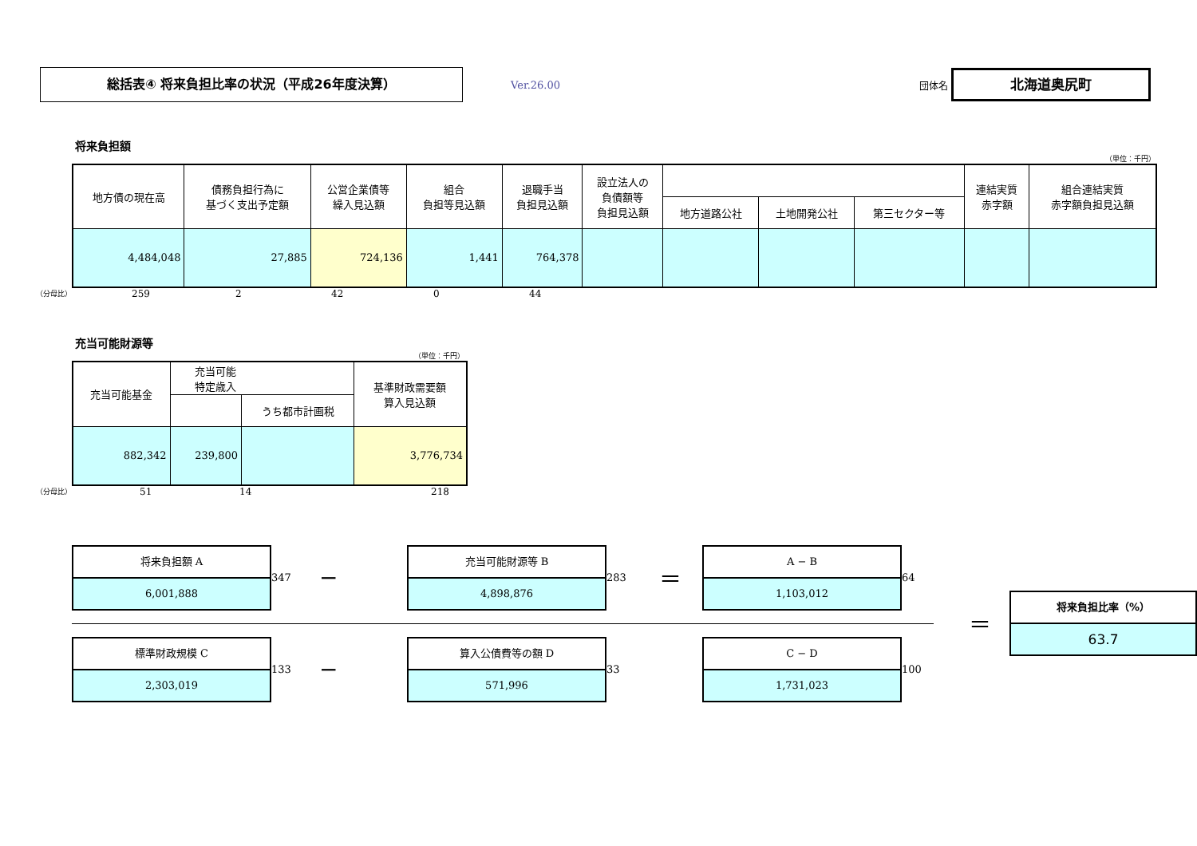総括表④ 将来負担比率の状況（平成26年度決算）
Ver.26.00 団体名
北海道奥尻町
将来負担額
（単位：千円）
| 地方債の現在高 | 債務負担行為に 基づく支出予定額 | 公営企業債等 繰入見込額 | 組合 負担等見込額 | 退職手当 負担見込額 | 設立法人の 負債額等 負担見込額 | | | | 連結実質 赤字額 | 組合連結実質 赤字額負担見込額 |
| --- | --- | --- | --- | --- | --- | --- | --- | --- | --- | --- |
| | | | | | | 地方道路公社 | 土地開発公社 | 第三セクター等 | | |
| 4,484,048 | 27,885 | 724,136 | 1,441 | 764,378 | | | | | | |
（分母比） 259 2 42 0 44
充当可能財源等
（単位：千円）
| 充当可能基金 | 充当可能 特定歳入 | | 基準財政需要額 算入見込額 |
| --- | --- | --- | --- |
| | | うち都市計画税 | |
| 882,342 | 239,800 | | 3,776,734 |
（分母比） 51 14 218
将来負担額 A
6,001,888
347 −
充当可能財源等 B
4,898,876
283 ＝
A − B
1,103,012
64
標準財政規模 C
2,303,019
133 −
算入公債費等の額 D
571,996
33
C − D
1,731,023
100
＝
将来負担比率（%）
63.7